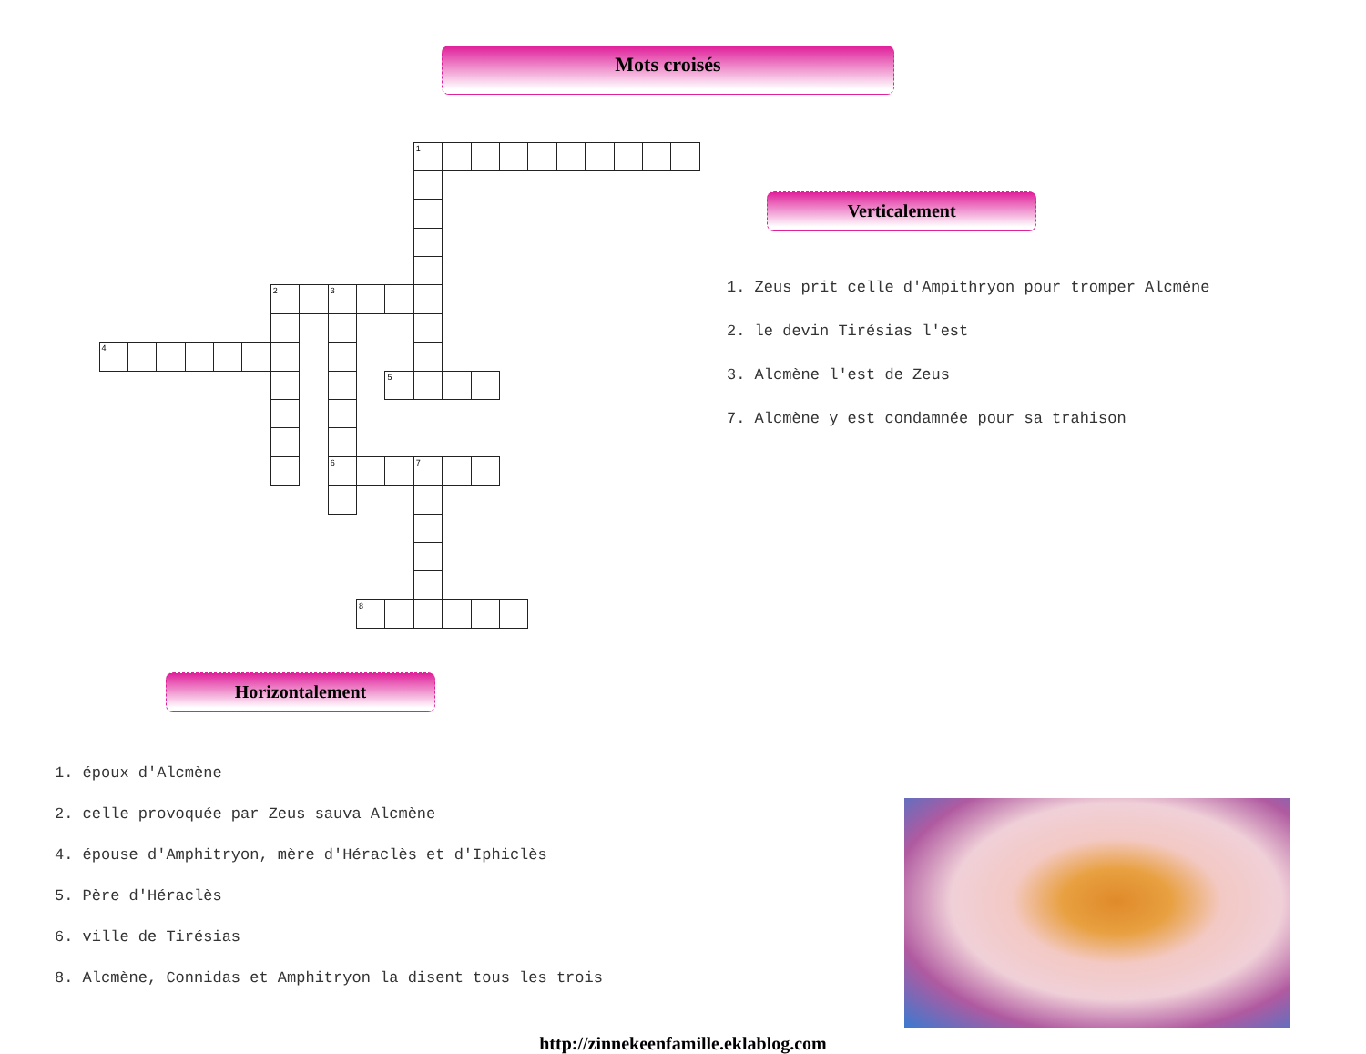Mots croisés
1
2
3
4
5
6
7
8
Horizontalement
1. époux d'Alcmène
2. celle provoquée par Zeus sauva Alcmène
4. épouse d'Amphitryon, mère d'Héraclès et d'Iphiclès
5. Père d'Héraclès
6. ville de Tirésias
8. Alcmène, Connidas et Amphitryon la disent tous les trois
Verticalement
1. Zeus prit celle d'Ampithryon pour tromper Alcmène
2. le devin Tirésias l'est
3. Alcmène l'est de Zeus
7. Alcmène y est condamnée pour sa trahison
http://zinnekeenfamille.eklablog.com